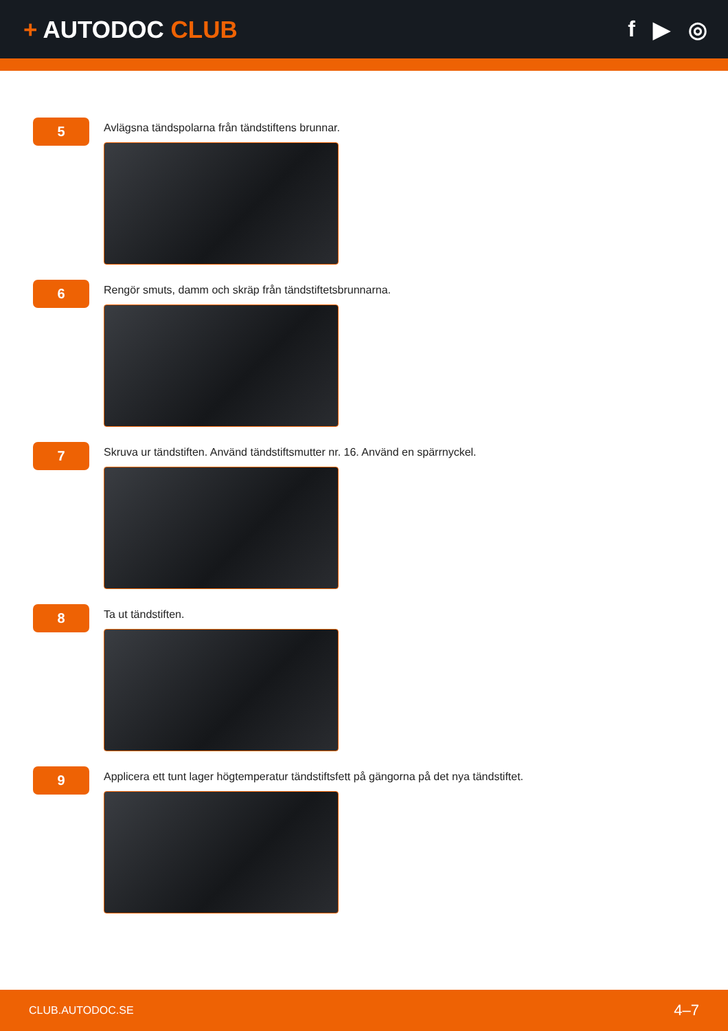+ AUTODOC CLUB f ▶ ◎
5
Avlägsna tändspolarna från tändstiftens brunnar.
6
Rengör smuts, damm och skräp från tändstiftetsbrunnarna.
7
Skruva ur tändstiften. Använd tändstiftsmutter nr. 16. Använd en spärrnyckel.
8
Ta ut tändstiften.
9
Applicera ett tunt lager högtemperatur tändstiftsfett på gängorna på det nya tändstiftet.
CLUB.AUTODOC.SE 4–7